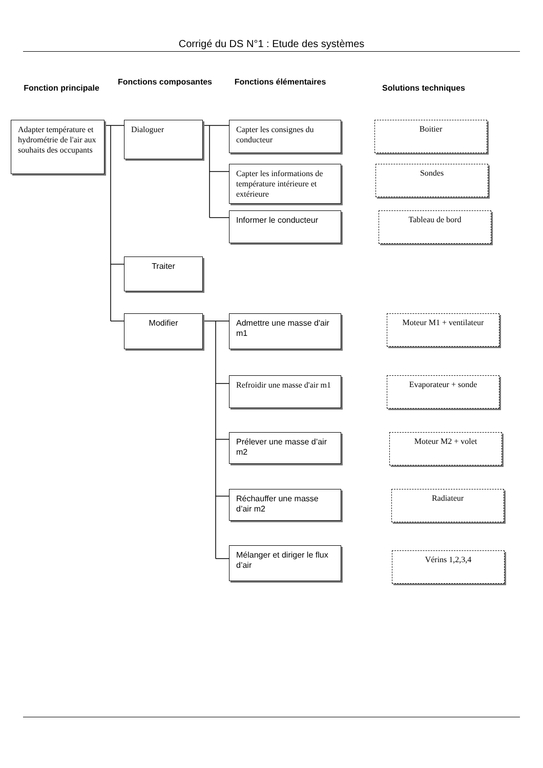Corrigé du DS N°1 : Etude des systèmes
Fonction principale
Fonctions composantes Fonctions élémentaires
Solutions techniques
Adapter température et hydrométrie de l'air aux souhaits des occupants
Dialoguer
Capter les consignes du conducteur
Boitier
Capter les informations de température intérieure et extérieure
Sondes
Informer le conducteur
Tableau de bord
Traiter
Modifier Admettre une masse d'air m1
Moteur M1 + ventilateur
Refroidir une masse d'air m1
Evaporateur + sonde
Prélever une masse d’air m2
Moteur M2 + volet
Réchauffer une masse d’air m2
Radiateur
Mélanger et diriger le flux d’air
Vérins 1,2,3,4